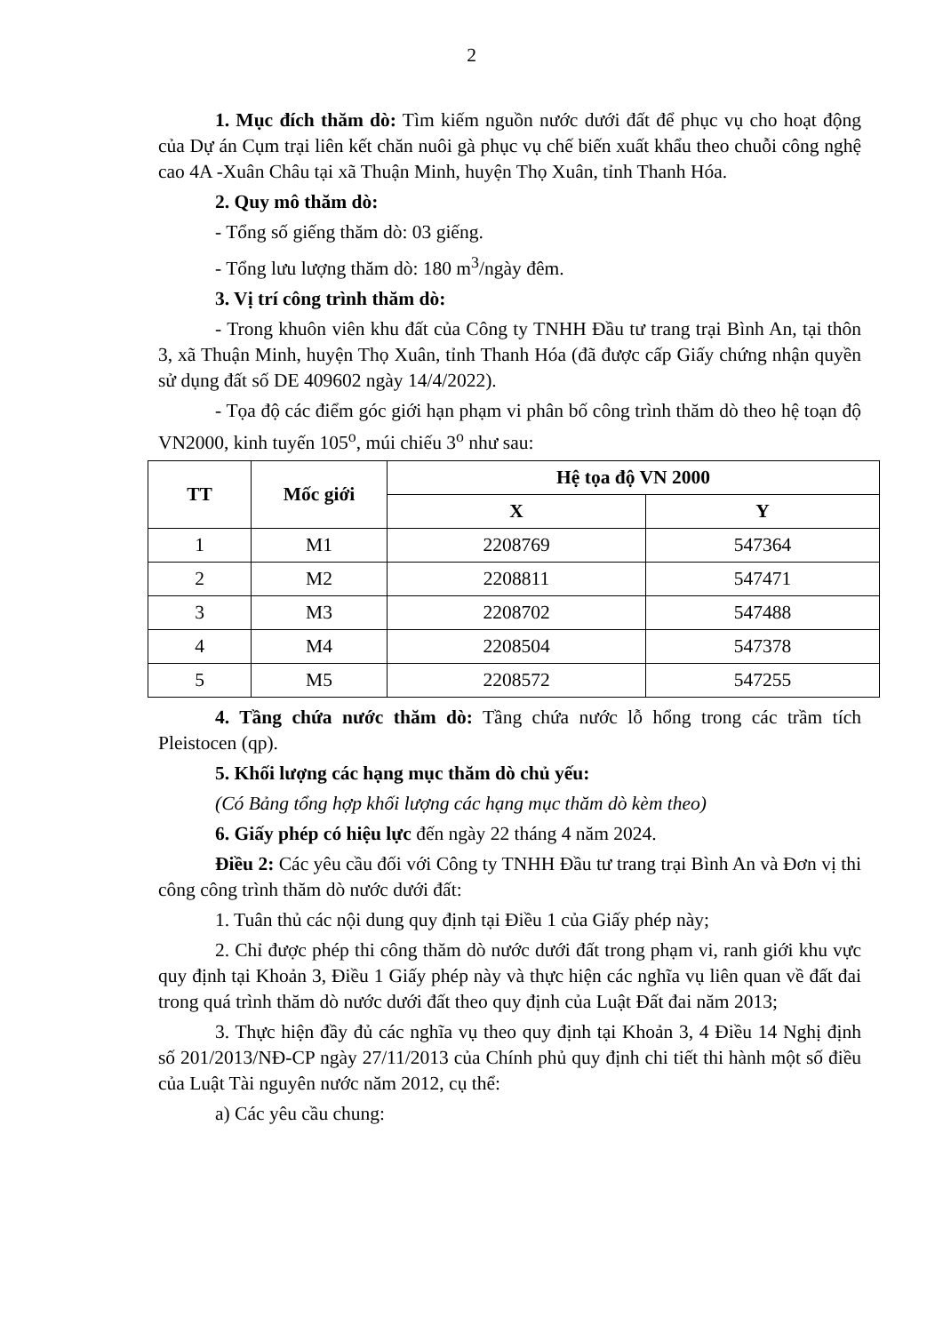2
1. Mục đích thăm dò: Tìm kiếm nguồn nước dưới đất để phục vụ cho hoạt động của Dự án Cụm trại liên kết chăn nuôi gà phục vụ chế biến xuất khẩu theo chuỗi công nghệ cao 4A -Xuân Châu tại xã Thuận Minh, huyện Thọ Xuân, tỉnh Thanh Hóa.
2. Quy mô thăm dò:
- Tổng số giếng thăm dò: 03 giếng.
- Tổng lưu lượng thăm dò: 180 m<sup>3</sup>/ngày đêm.
3. Vị trí công trình thăm dò:
- Trong khuôn viên khu đất của Công ty TNHH Đầu tư trang trại Bình An, tại thôn 3, xã Thuận Minh, huyện Thọ Xuân, tỉnh Thanh Hóa (đã được cấp Giấy chứng nhận quyền sử dụng đất số DE 409602 ngày 14/4/2022).
- Tọa độ các điểm góc giới hạn phạm vi phân bố công trình thăm dò theo hệ toạn độ VN2000, kinh tuyến 105<sup>o</sup>, múi chiếu 3<sup>o</sup> như sau:
| TT | Mốc giới | Hệ tọa độ VN 2000 | |
| --- | --- | --- | --- |
| | | X | Y |
| 1 | M1 | 2208769 | 547364 |
| 2 | M2 | 2208811 | 547471 |
| 3 | M3 | 2208702 | 547488 |
| 4 | M4 | 2208504 | 547378 |
| 5 | M5 | 2208572 | 547255 |
4. Tầng chứa nước thăm dò: Tầng chứa nước lỗ hổng trong các trầm tích Pleistocen (qp).
5. Khối lượng các hạng mục thăm dò chủ yếu:
(Có Bảng tổng hợp khối lượng các hạng mục thăm dò kèm theo)
6. Giấy phép có hiệu lực đến ngày 22 tháng 4 năm 2024.
Điều 2: Các yêu cầu đối với Công ty TNHH Đầu tư trang trại Bình An và Đơn vị thi công công trình thăm dò nước dưới đất:
1. Tuân thủ các nội dung quy định tại Điều 1 của Giấy phép này;
2. Chỉ được phép thi công thăm dò nước dưới đất trong phạm vi, ranh giới khu vực quy định tại Khoản 3, Điều 1 Giấy phép này và thực hiện các nghĩa vụ liên quan về đất đai trong quá trình thăm dò nước dưới đất theo quy định của Luật Đất đai năm 2013;
3. Thực hiện đầy đủ các nghĩa vụ theo quy định tại Khoản 3, 4 Điều 14 Nghị định số 201/2013/NĐ-CP ngày 27/11/2013 của Chính phủ quy định chi tiết thi hành một số điều của Luật Tài nguyên nước năm 2012, cụ thể:
a) Các yêu cầu chung: